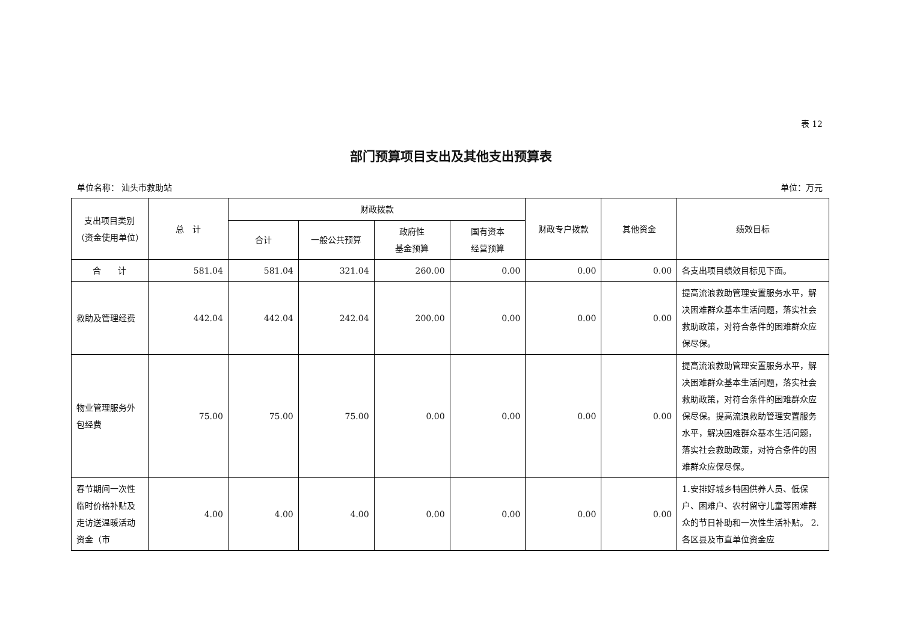表 12
部门预算项目支出及其他支出预算表
单位名称： 汕头市救助站 单位：万元
| 支出项目类别（资金使用单位） | 总 计 | 财政拨款 | | | | 财政专户拨款 | 其他资金 | 绩效目标 |
| --- | --- | --- | --- | --- | --- | --- | --- | --- |
| | | 合计 | 一般公共预算 | 政府性 基金预算 | 国有资本 经营预算 | | | |
| 合 计 | 581.04 | 581.04 | 321.04 | 260.00 | 0.00 | 0.00 | 0.00 | 各支出项目绩效目标见下面。 |
| 救助及管理经费 | 442.04 | 442.04 | 242.04 | 200.00 | 0.00 | 0.00 | 0.00 | 提高流浪救助管理安置服务水平，解决困难群众基本生活问题，落实社会救助政策，对符合条件的困难群众应保尽保。 |
| 物业管理服务外包经费 | 75.00 | 75.00 | 75.00 | 0.00 | 0.00 | 0.00 | 0.00 | 提高流浪救助管理安置服务水平，解决困难群众基本生活问题，落实社会救助政策，对符合条件的困难群众应保尽保。提高流浪救助管理安置服务水平，解决困难群众基本生活问题，落实社会救助政策，对符合条件的困难群众应保尽保。 |
| 春节期间一次性临时价格补贴及走访送温暖活动资金（市 | 4.00 | 4.00 | 4.00 | 0.00 | 0.00 | 0.00 | 0.00 | 1.安排好城乡特困供养人员、低保户、困难户、农村留守儿童等困难群众的节日补助和一次性生活补贴。 2.各区县及市直单位资金应 |